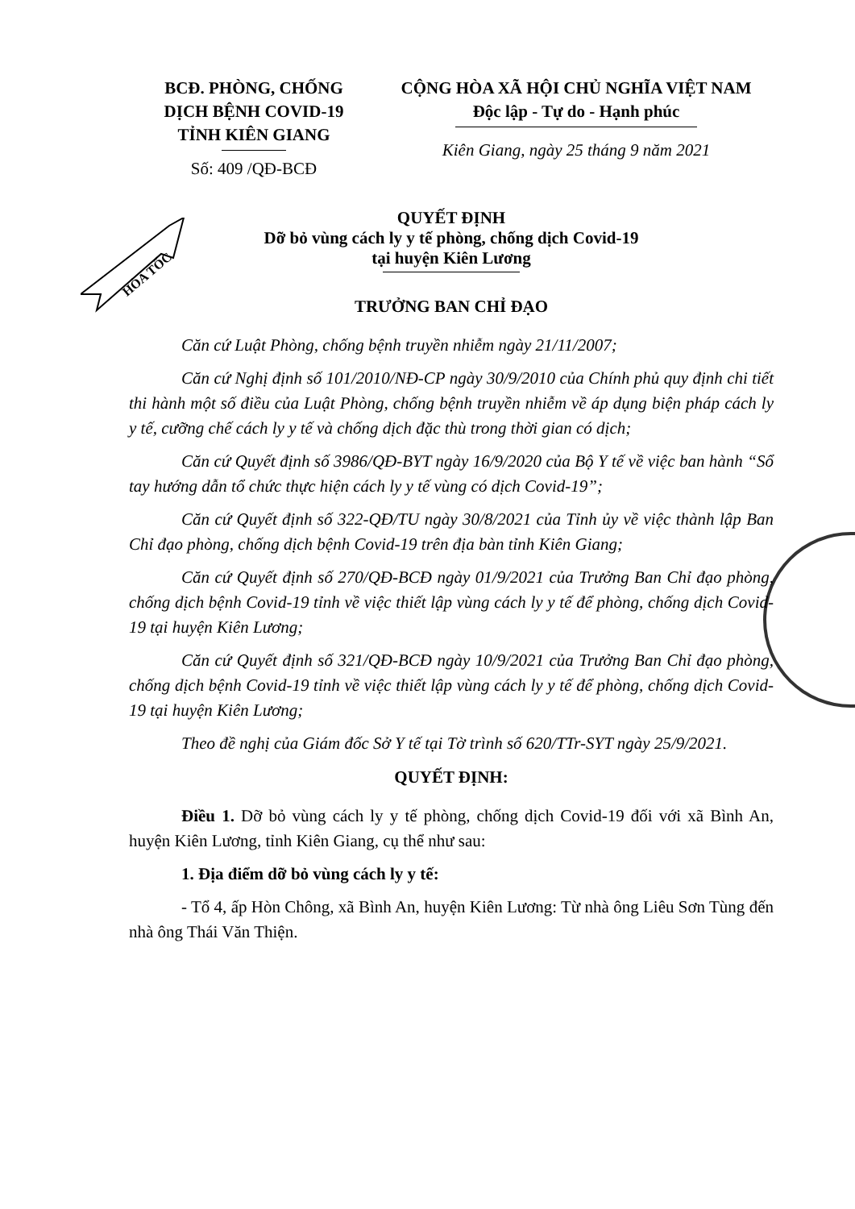BCĐ. PHÒNG, CHỐNG
DỊCH BỆNH COVID-19
TỈNH KIÊN GIANG
Số: 409 /QĐ-BCĐ
CỘNG HÒA XÃ HỘI CHỦ NGHĨA VIỆT NAM
Độc lập - Tự do - Hạnh phúc
Kiên Giang, ngày 25 tháng 9 năm 2021
HỎA TỐC
QUYẾT ĐỊNH
Dỡ bỏ vùng cách ly y tế phòng, chống dịch Covid-19
tại huyện Kiên Lương
TRƯỞNG BAN CHỈ ĐẠO
Căn cứ Luật Phòng, chống bệnh truyền nhiễm ngày 21/11/2007;
Căn cứ Nghị định số 101/2010/NĐ-CP ngày 30/9/2010 của Chính phủ quy định chi tiết thi hành một số điều của Luật Phòng, chống bệnh truyền nhiễm về áp dụng biện pháp cách ly y tế, cưỡng chế cách ly y tế và chống dịch đặc thù trong thời gian có dịch;
Căn cứ Quyết định số 3986/QĐ-BYT ngày 16/9/2020 của Bộ Y tế về việc ban hành “Sổ tay hướng dẫn tổ chức thực hiện cách ly y tế vùng có dịch Covid-19”;
Căn cứ Quyết định số 322-QĐ/TU ngày 30/8/2021 của Tỉnh ủy về việc thành lập Ban Chỉ đạo phòng, chống dịch bệnh Covid-19 trên địa bàn tỉnh Kiên Giang;
Căn cứ Quyết định số 270/QĐ-BCĐ ngày 01/9/2021 của Trưởng Ban Chỉ đạo phòng, chống dịch bệnh Covid-19 tỉnh về việc thiết lập vùng cách ly y tế để phòng, chống dịch Covid-19 tại huyện Kiên Lương;
Căn cứ Quyết định số 321/QĐ-BCĐ ngày 10/9/2021 của Trưởng Ban Chỉ đạo phòng, chống dịch bệnh Covid-19 tỉnh về việc thiết lập vùng cách ly y tế để phòng, chống dịch Covid-19 tại huyện Kiên Lương;
Theo đề nghị của Giám đốc Sở Y tế tại Tờ trình số 620/TTr-SYT ngày 25/9/2021.
QUYẾT ĐỊNH:
Điều 1. Dỡ bỏ vùng cách ly y tế phòng, chống dịch Covid-19 đối với xã Bình An, huyện Kiên Lương, tỉnh Kiên Giang, cụ thể như sau:
1. Địa điểm dỡ bỏ vùng cách ly y tế:
- Tổ 4, ấp Hòn Chông, xã Bình An, huyện Kiên Lương: Từ nhà ông Liêu Sơn Tùng đến nhà ông Thái Văn Thiện.